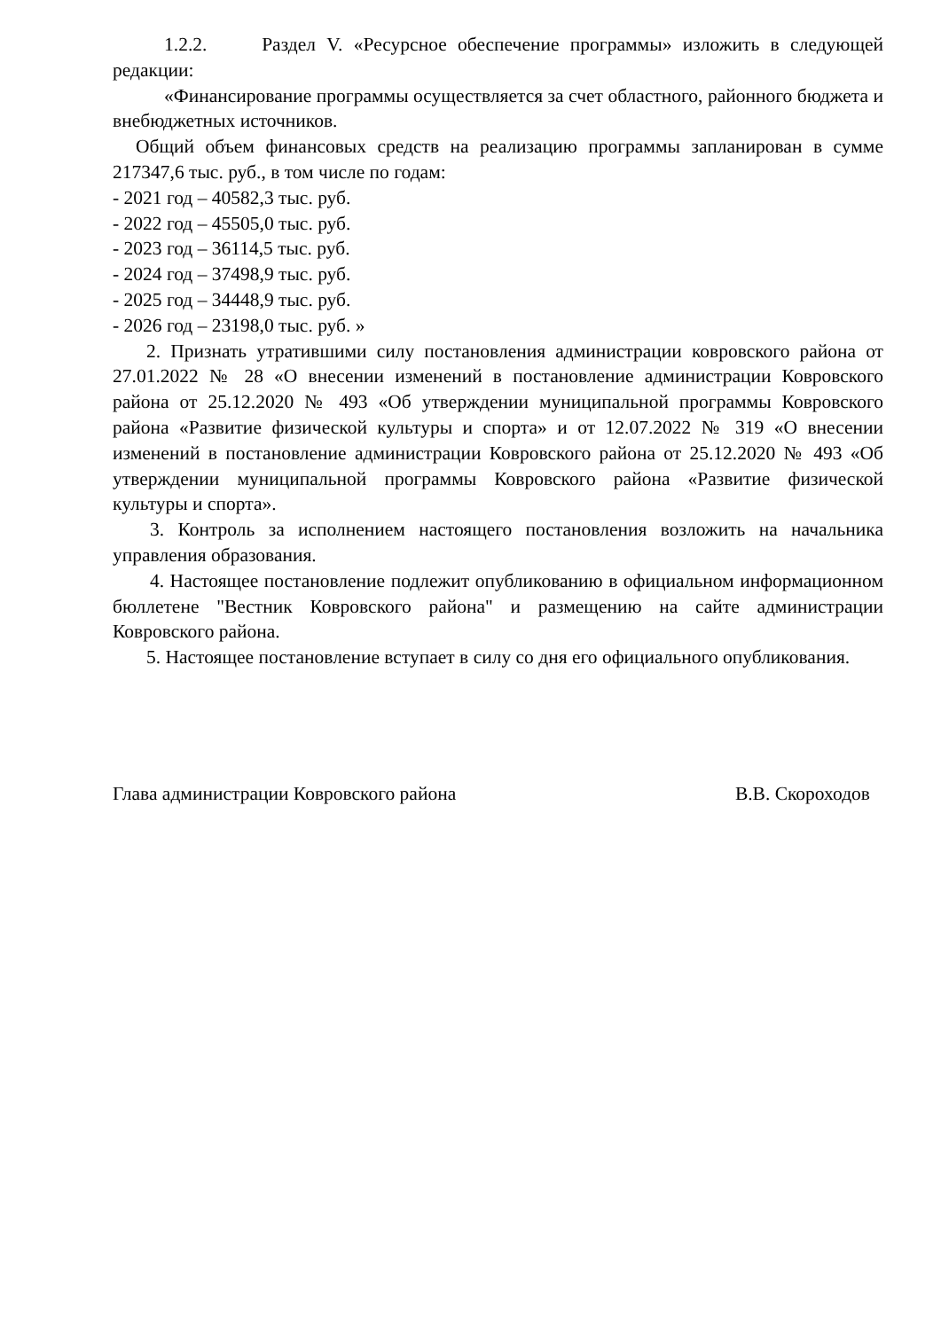1.2.2. Раздел V. «Ресурсное обеспечение программы» изложить в следующей редакции:
«Финансирование программы осуществляется за счет областного, районного бюджета и внебюджетных источников.
Общий объем финансовых средств на реализацию программы запланирован в сумме 217347,6 тыс. руб., в том числе по годам:
- 2021 год – 40582,3 тыс. руб.
- 2022 год – 45505,0 тыс. руб.
- 2023 год – 36114,5 тыс. руб.
- 2024 год – 37498,9 тыс. руб.
- 2025 год – 34448,9 тыс. руб.
- 2026 год – 23198,0 тыс. руб. »
2. Признать утратившими силу постановления администрации ковровского района от 27.01.2022 № 28 «О внесении изменений в постановление администрации Ковровского района от 25.12.2020 № 493 «Об утверждении муниципальной программы Ковровского района «Развитие физической культуры и спорта» и от 12.07.2022 № 319 «О внесении изменений в постановление администрации Ковровского района от 25.12.2020 № 493 «Об утверждении муниципальной программы Ковровского района «Развитие физической культуры и спорта».
3. Контроль за исполнением настоящего постановления возложить на начальника управления образования.
4. Настоящее постановление подлежит опубликованию в официальном информационном бюллетене "Вестник Ковровского района" и размещению на сайте администрации Ковровского района.
5. Настоящее постановление вступает в силу со дня его официального опубликования.
Глава администрации Ковровского района В.В. Скороходов